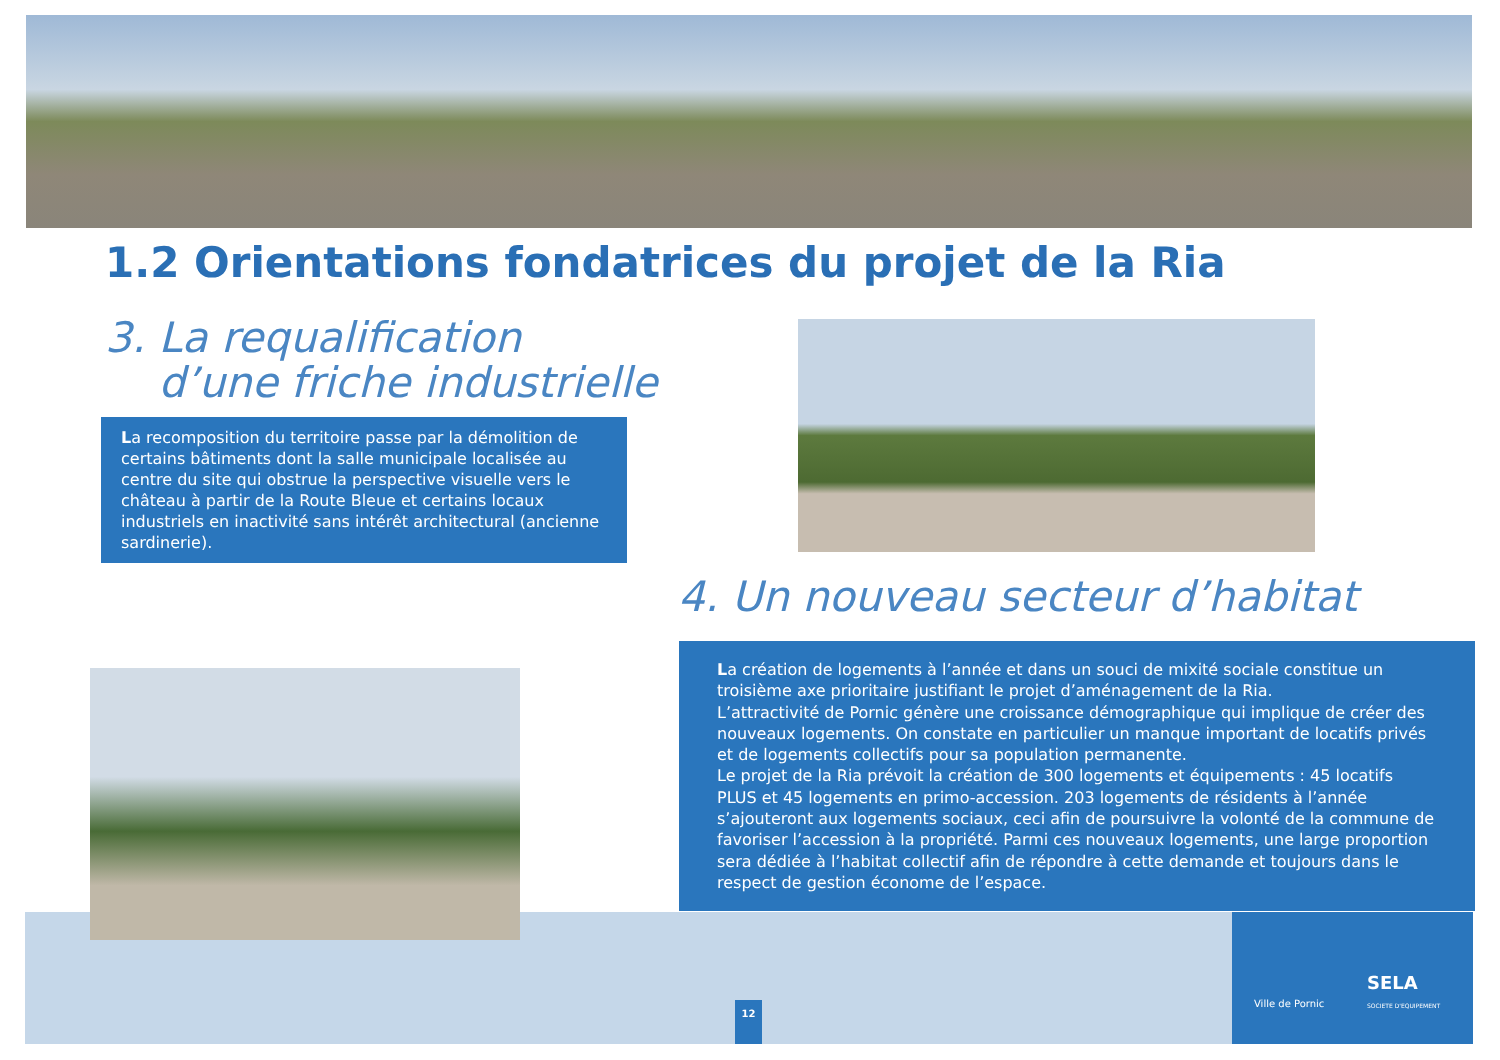1.2 Orientations fondatrices du projet de la Ria
3. La requalification
d’une friche industrielle
La recomposition du territoire passe par la démolition de certains bâtiments dont la salle municipale localisée au centre du site qui obstrue la perspective visuelle vers le château à partir de la Route Bleue et certains locaux industriels en inactivité sans intérêt architectural (ancienne sardinerie).
4. Un nouveau secteur d’habitat
La création de logements à l’année et dans un souci de mixité sociale constitue un troisième axe prioritaire justifiant le projet d’aménagement de la Ria.
L’attractivité de Pornic génère une croissance démographique qui implique de créer des nouveaux logements. On constate en particulier un manque important de locatifs privés et de logements collectifs pour sa population permanente.
Le projet de la Ria prévoit la création de 300 logements et équipements : 45 locatifs PLUS et 45 logements en primo-accession. 203 logements de résidents à l’année s’ajouteront aux logements sociaux, ceci afin de poursuivre la volonté de la commune de favoriser l’accession à la propriété. Parmi ces nouveaux logements, une large proportion sera dédiée à l’habitat collectif afin de répondre à cette demande et toujours dans le respect de gestion économe de l’espace.
12
Ville de Pornic
SELA
SOCIETE D'EQUIPEMENT